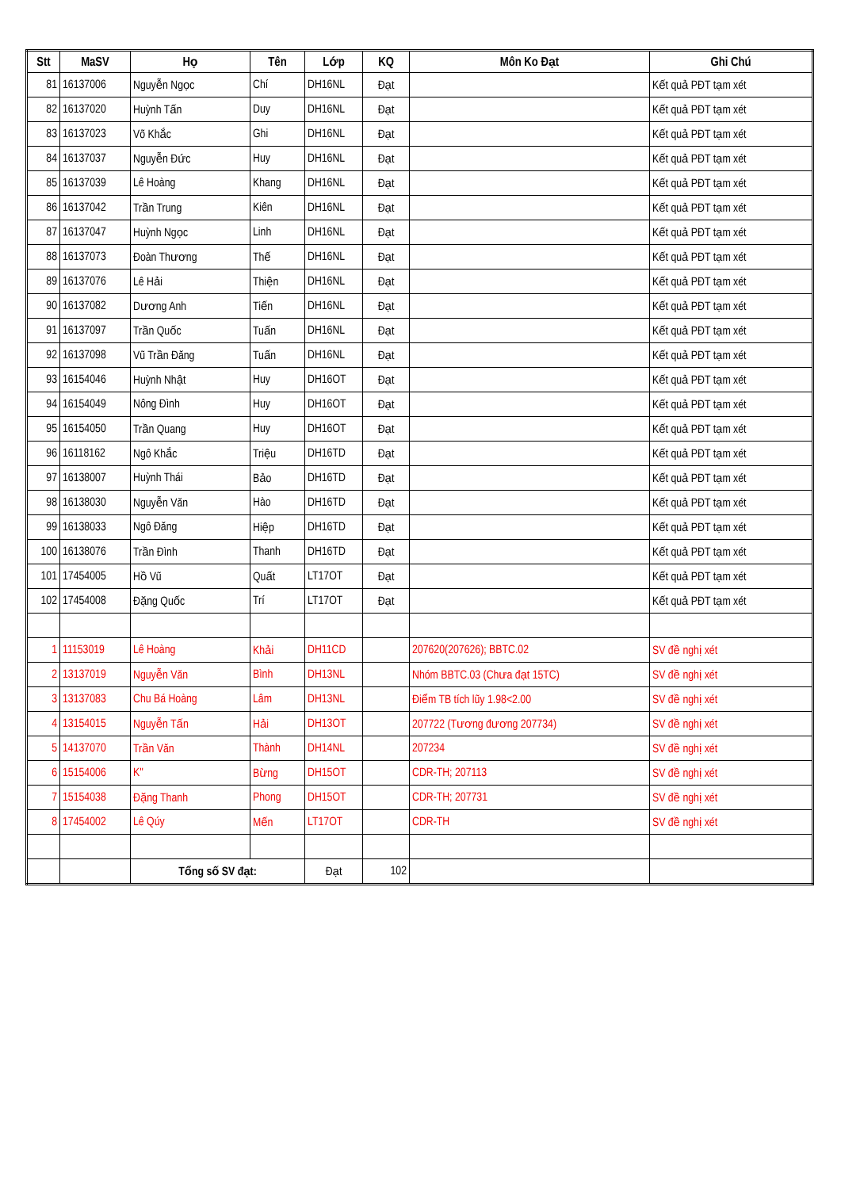| Stt | MaSV | Họ | Tên | Lớp | KQ | Môn Ko Đạt | Ghi Chú |
| --- | --- | --- | --- | --- | --- | --- | --- |
| 81 | 16137006 | Nguyễn Ngọc | Chí | DH16NL | Đạt | | Kết quả PĐT tạm xét |
| 82 | 16137020 | Huỳnh Tấn | Duy | DH16NL | Đạt | | Kết quả PĐT tạm xét |
| 83 | 16137023 | Võ Khắc | Ghi | DH16NL | Đạt | | Kết quả PĐT tạm xét |
| 84 | 16137037 | Nguyễn Đức | Huy | DH16NL | Đạt | | Kết quả PĐT tạm xét |
| 85 | 16137039 | Lê Hoàng | Khang | DH16NL | Đạt | | Kết quả PĐT tạm xét |
| 86 | 16137042 | Trần Trung | Kiên | DH16NL | Đạt | | Kết quả PĐT tạm xét |
| 87 | 16137047 | Huỳnh Ngọc | Linh | DH16NL | Đạt | | Kết quả PĐT tạm xét |
| 88 | 16137073 | Đoàn Thương | Thế | DH16NL | Đạt | | Kết quả PĐT tạm xét |
| 89 | 16137076 | Lê Hải | Thiện | DH16NL | Đạt | | Kết quả PĐT tạm xét |
| 90 | 16137082 | Dương Anh | Tiến | DH16NL | Đạt | | Kết quả PĐT tạm xét |
| 91 | 16137097 | Trần Quốc | Tuấn | DH16NL | Đạt | | Kết quả PĐT tạm xét |
| 92 | 16137098 | Vũ Trần Đăng | Tuấn | DH16NL | Đạt | | Kết quả PĐT tạm xét |
| 93 | 16154046 | Huỳnh Nhật | Huy | DH16OT | Đạt | | Kết quả PĐT tạm xét |
| 94 | 16154049 | Nông Đình | Huy | DH16OT | Đạt | | Kết quả PĐT tạm xét |
| 95 | 16154050 | Trần Quang | Huy | DH16OT | Đạt | | Kết quả PĐT tạm xét |
| 96 | 16118162 | Ngô Khắc | Triệu | DH16TD | Đạt | | Kết quả PĐT tạm xét |
| 97 | 16138007 | Huỳnh Thái | Bảo | DH16TD | Đạt | | Kết quả PĐT tạm xét |
| 98 | 16138030 | Nguyễn Văn | Hào | DH16TD | Đạt | | Kết quả PĐT tạm xét |
| 99 | 16138033 | Ngô Đăng | Hiệp | DH16TD | Đạt | | Kết quả PĐT tạm xét |
| 100 | 16138076 | Trần Đình | Thanh | DH16TD | Đạt | | Kết quả PĐT tạm xét |
| 101 | 17454005 | Hồ Vũ | Quất | LT17OT | Đạt | | Kết quả PĐT tạm xét |
| 102 | 17454008 | Đặng Quốc | Trí | LT17OT | Đạt | | Kết quả PĐT tạm xét |
| 1 | 11153019 | Lê Hoàng | Khải | DH11CD | | 207620(207626); BBTC.02 | SV đề nghị xét |
| 2 | 13137019 | Nguyễn Văn | Bình | DH13NL | | Nhóm BBTC.03 (Chưa đạt 15TC) | SV đề nghị xét |
| 3 | 13137083 | Chu Bá Hoàng | Lâm | DH13NL | | Điểm TB tích lũy 1.98<2.00 | SV đề nghị xét |
| 4 | 13154015 | Nguyễn Tấn | Hải | DH13OT | | 207722 (Tương đương 207734) | SV đề nghị xét |
| 5 | 14137070 | Trần Văn | Thành | DH14NL | | 207234 | SV đề nghị xét |
| 6 | 15154006 | K'' | Bừng | DH15OT | | CDR-TH; 207113 | SV đề nghị xét |
| 7 | 15154038 | Đặng Thanh | Phong | DH15OT | | CDR-TH; 207731 | SV đề nghị xét |
| 8 | 17454002 | Lê Qúy | Mến | LT17OT | | CDR-TH | SV đề nghị xét |
| | | Tổng số SV đạt: | | Đạt | 102 | | |